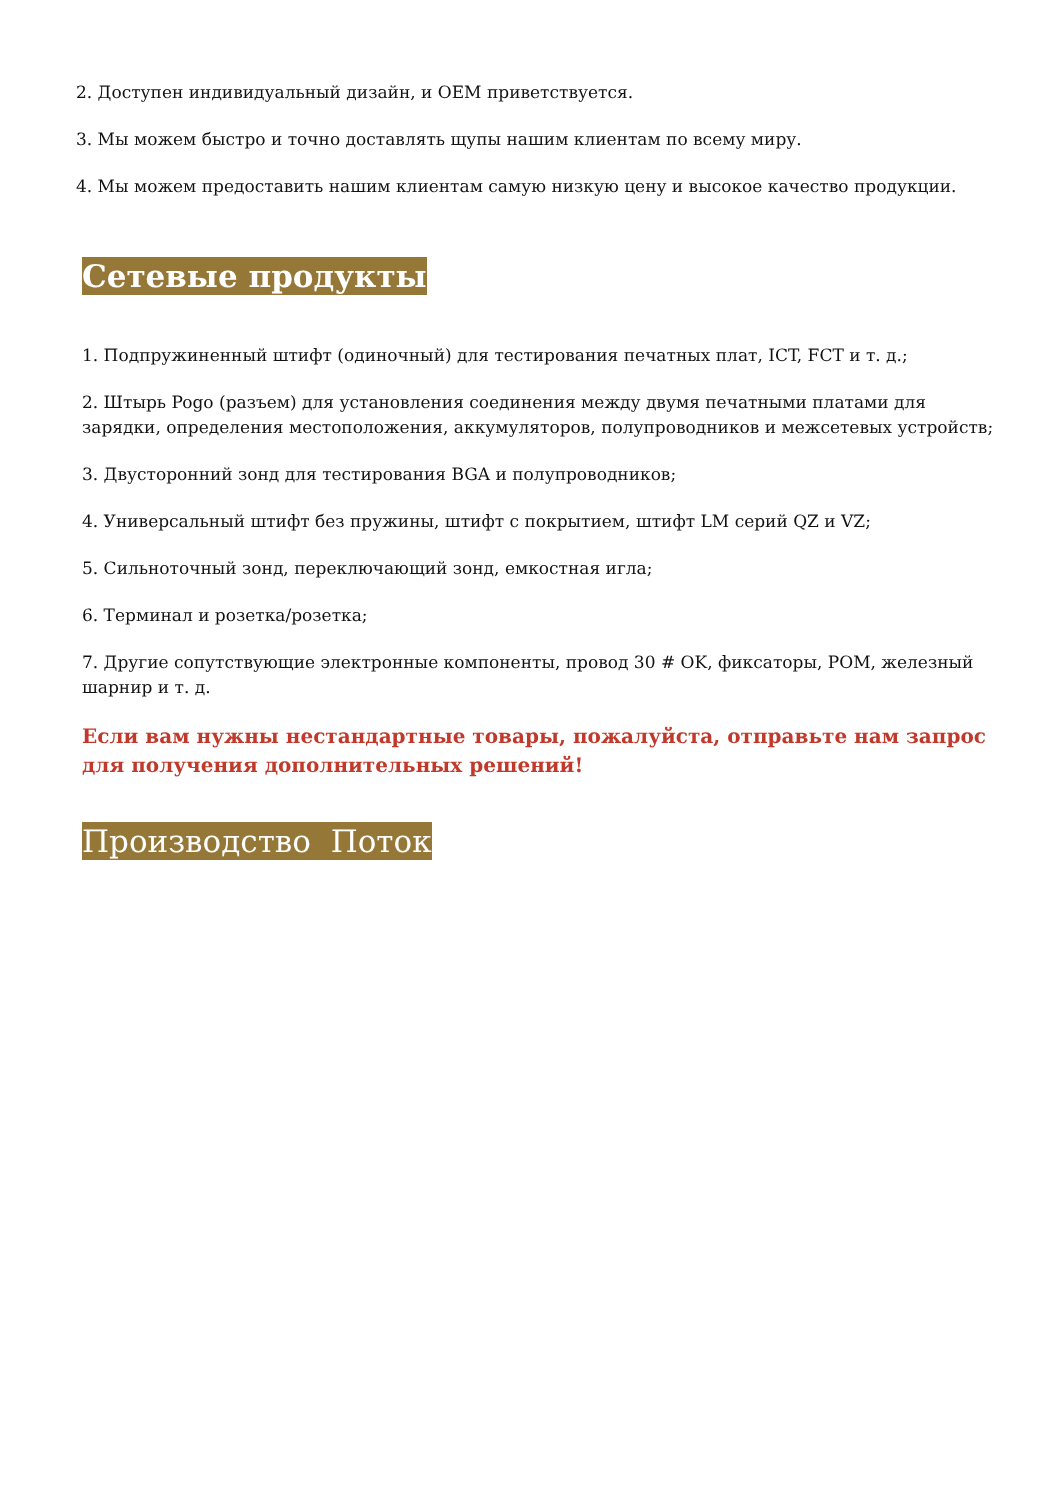2. Доступен индивидуальный дизайн, и OEM приветствуется.
3. Мы можем быстро и точно доставлять щупы нашим клиентам по всему миру.
4. Мы можем предоставить нашим клиентам самую низкую цену и высокое качество продукции.
Сетевые продукты
1. Подпружиненный штифт (одиночный) для тестирования печатных плат, ICT, FCT и т. д.;
2. Штырь Pogo (разъем) для установления соединения между двумя печатными платами для зарядки, определения местоположения, аккумуляторов, полупроводников и межсетевых устройств;
3. Двусторонний зонд для тестирования BGA и полупроводников;
4. Универсальный штифт без пружины, штифт с покрытием, штифт LM серий QZ и VZ;
5. Сильноточный зонд, переключающий зонд, емкостная игла;
6. Терминал и розетка/розетка;
7. Другие сопутствующие электронные компоненты, провод 30 # OK, фиксаторы, POM, железный шарнир и т. д.
Если вам нужны нестандартные товары, пожалуйста, отправьте нам запрос для получения дополнительных решений!
Производство Поток